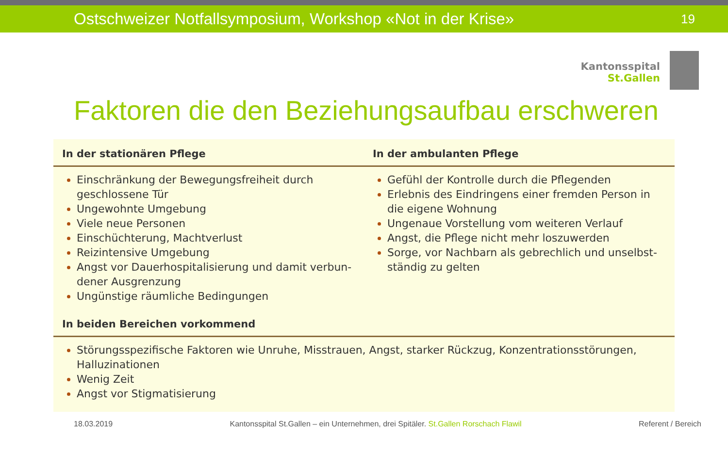Ostschweizer Notfallsymposium, Workshop «Not in der Krise» 19
Kantonsspital
St.Gallen
Faktoren die den Beziehungsaufbau erschweren
| In der stationären Pflege | In der ambulanten Pflege |
| --- | --- |
| Einschränkung der Bewegungsfreiheit durch geschlossene Tür Ungewohnte Umgebung Viele neue Personen Einschüchterung, Machtverlust Reizintensive Umgebung Angst vor Dauerhospitalisierung und damit verbun-dener Ausgrenzung Ungünstige räumliche Bedingungen | Gefühl der Kontrolle durch die Pflegenden Erlebnis des Eindringens einer fremden Person in die eigene Wohnung Ungenaue Vorstellung vom weiteren Verlauf Angst, die Pflege nicht mehr loszuwerden Sorge, vor Nachbarn als gebrechlich und unselbst-ständig zu gelten |
| In beiden Bereichen vorkommend | |
| Störungsspezifische Faktoren wie Unruhe, Misstrauen, Angst, starker Rückzug, Konzentrationsstörungen, Halluzinationen Wenig Zeit Angst vor Stigmatisierung | |
18.03.2019 Kantonsspital St.Gallen – ein Unternehmen, drei Spitäler. St.Gallen Rorschach Flawil Referent / Bereich